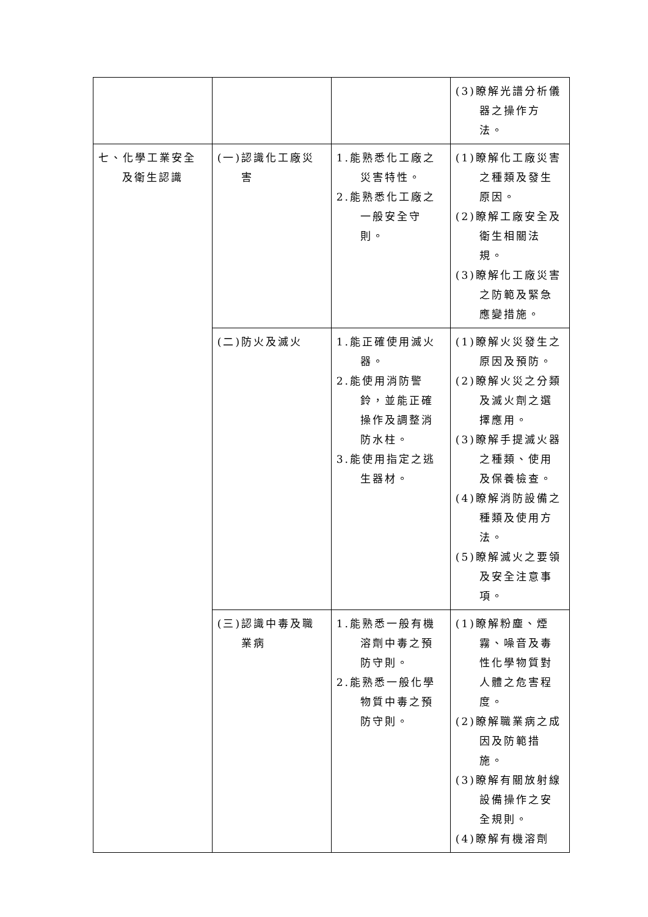| | | | (3)瞭解光譜分析儀器之操作方法。 |
| 七、化學工業安全及衛生認識 | (一)認識化工廠災害 | 1.能熟悉化工廠之災害特性。 2.能熟悉化工廠之一般安全守則。 | (1)瞭解化工廠災害之種類及發生原因。 (2)瞭解工廠安全及衛生相關法規。 (3)瞭解化工廠災害之防範及緊急應變措施。 |
| | (二)防火及滅火 | 1.能正確使用滅火器。 2.能使用消防警鈴，並能正確操作及調整消防水柱。 3.能使用指定之逃生器材。 | (1)瞭解火災發生之原因及預防。 (2)瞭解火災之分類及滅火劑之選擇應用。 (3)瞭解手提滅火器之種類、使用及保養檢查。 (4)瞭解消防設備之種類及使用方法。 (5)瞭解滅火之要領及安全注意事項。 |
| | (三)認識中毒及職業病 | 1.能熟悉一般有機溶劑中毒之預防守則。 2.能熟悉一般化學物質中毒之預防守則。 | (1)瞭解粉塵、煙霧、噪音及毒性化學物質對人體之危害程度。 (2)瞭解職業病之成因及防範措施。 (3)瞭解有關放射線設備操作之安全規則。 (4)瞭解有機溶劑 |